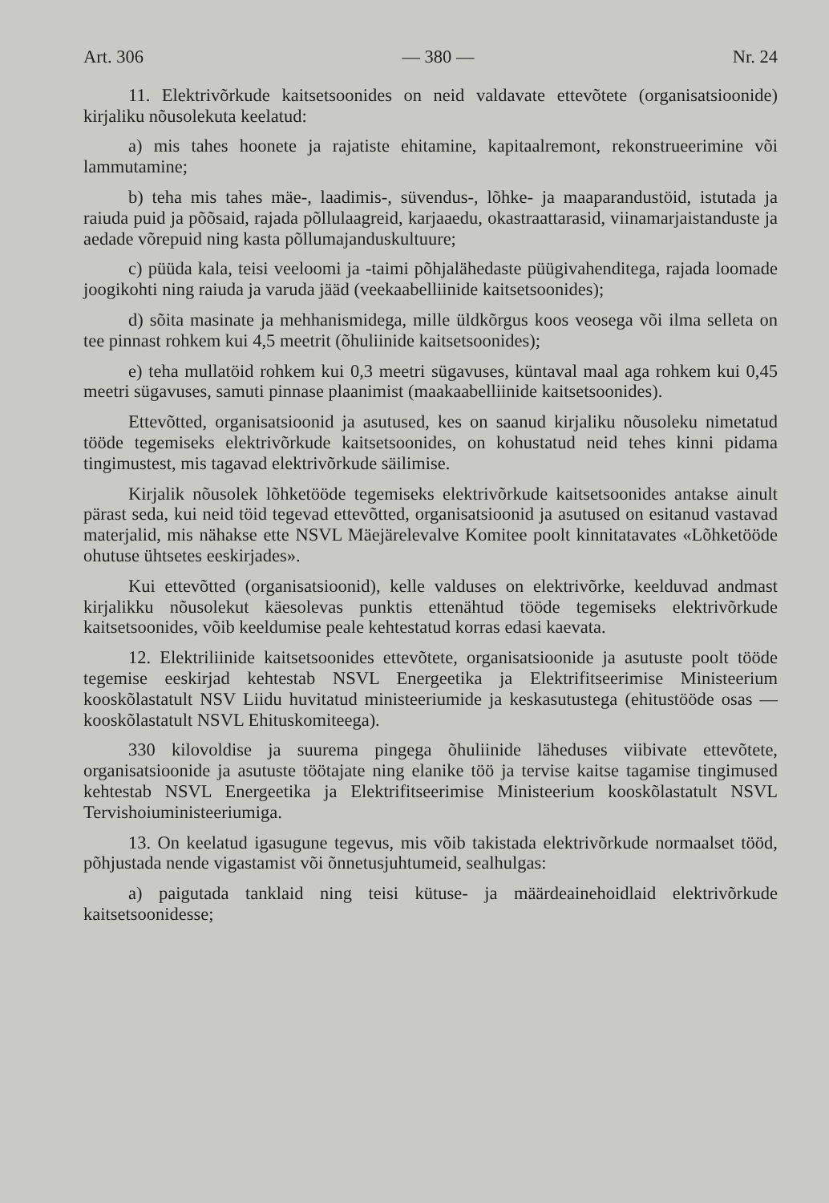Art. 306 — 380 — Nr. 24
11. Elektrivõrkude kaitsetsoonides on neid valdavate ettevõtete (organisatsioonide) kirjaliku nõusolekuta keelatud:
a) mis tahes hoonete ja rajatiste ehitamine, kapitaalremont, rekonstrueerimine või lammutamine;
b) teha mis tahes mäe-, laadimis-, süvendus-, lõhke- ja maaparandustöid, istutada ja raiuda puid ja põõsaid, rajada põllulaagreid, karjaaedu, okastraattarasid, viinamarjaistanduste ja aedade võrepuid ning kasta põllumajanduskultuure;
c) püüda kala, teisi veeloomi ja -taimi põhjalähedaste püügivahenditega, rajada loomade joogikohti ning raiuda ja varuda jääd (veekaabelliinide kaitsetsoonides);
d) sõita masinate ja mehhanismidega, mille üldkõrgus koos veosega või ilma selleta on tee pinnast rohkem kui 4,5 meetrit (õhuliinide kaitsetsoonides);
e) teha mullatöid rohkem kui 0,3 meetri sügavuses, küntaval maal aga rohkem kui 0,45 meetri sügavuses, samuti pinnase plaanimist (maakaabelliinide kaitsetsoonides).
Ettevõtted, organisatsioonid ja asutused, kes on saanud kirjaliku nõusoleku nimetatud tööde tegemiseks elektrivõrkude kaitsetsoonides, on kohustatud neid tehes kinni pidama tingimustest, mis tagavad elektrivõrkude säilimise.
Kirjalik nõusolek lõhketööde tegemiseks elektrivõrkude kaitsetsoonides antakse ainult pärast seda, kui neid töid tegevad ettevõtted, organisatsioonid ja asutused on esitanud vastavad materjalid, mis nähakse ette NSVL Mäejärelevalve Komitee poolt kinnitatavates «Lõhketööde ohutuse ühtsetes eeskirjades».
Kui ettevõtted (organisatsioonid), kelle valduses on elektrivõrke, keelduvad andmast kirjalikku nõusolekut käesolevas punktis ettenähtud tööde tegemiseks elektrivõrkude kaitsetsoonides, võib keeldumise peale kehtestatud korras edasi kaevata.
12. Elektriliinide kaitsetsoonides ettevõtete, organisatsioonide ja asutuste poolt tööde tegemise eeskirjad kehtestab NSVL Energeetika ja Elektrifitseerimise Ministeerium kooskõlastatult NSV Liidu huvitatud ministeeriumide ja keskasutustega (ehitustööde osas — kooskõlastatult NSVL Ehituskomiteega).
330 kilovoldise ja suurema pingega õhuliinide läheduses viibivate ettevõtete, organisatsioonide ja asutuste töötajate ning elanike töö ja tervise kaitse tagamise tingimused kehtestab NSVL Energeetika ja Elektrifitseerimise Ministeerium kooskõlastatult NSVL Tervishoiuministeeriumiga.
13. On keelatud igasugune tegevus, mis võib takistada elektrivõrkude normaalset tööd, põhjustada nende vigastamist või õnnetusjuhtumeid, sealhulgas:
a) paigutada tanklaid ning teisi kütuse- ja määrdeainehoidlaid elektrivõrkude kaitsetsoonidesse;